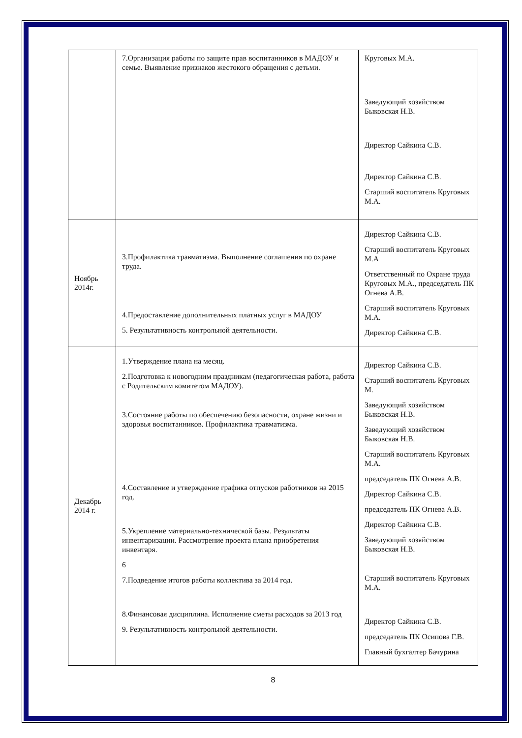| | 7.Организация работы по защите прав воспитанников в МАДОУ и семье. Выявление признаков жестокого обращения с детьми. | Круговых М.А. Заведующий хозяйством Быковская Н.В. Директор Сайкина С.В. Директор Сайкина С.В. Старший воспитатель Круговых М.А. |
| Ноябрь 2014г. | 3.Профилактика травматизма. Выполнение соглашения по охране труда. 4.Предоставление дополнительных платных услуг в МАДОУ 5. Результативность контрольной деятельности. | Директор Сайкина С.В. Старший воспитатель Круговых М.А Ответственный по Охране труда Круговых М.А., председатель ПК Огнева А.В. Старший воспитатель Круговых М.А. Директор Сайкина С.В. |
| Декабрь 2014 г. | 1.Утверждение плана на месяц. 2.Подготовка к новогодним праздникам (педагогическая работа, работа с Родительским комитетом МАДОУ). 3.Состояние работы по обеспечению безопасности, охране жизни и здоровья воспитанников. Профилактика травматизма. 4.Составление и утверждение графика отпусков работников на 2015 год. 5.Укрепление материально-технической базы. Результаты инвентаризации. Рассмотрение проекта плана приобретения инвентаря. 6 7.Подведение итогов работы коллектива за 2014 год. 8.Финансовая дисциплина. Исполнение сметы расходов за 2013 год 9. Результативность контрольной деятельности. | Директор Сайкина С.В. Старший воспитатель Круговых М. Заведующий хозяйством Быковская Н.В. Заведующий хозяйством Быковская Н.В. Старший воспитатель Круговых М.А. председатель ПК Огнева А.В. Директор Сайкина С.В. председатель ПК Огнева А.В. Директор Сайкина С.В. Заведующий хозяйством Быковская Н.В. Старший воспитатель Круговых М.А. Директор Сайкина С.В. председатель ПК Осипова Г.В. Главный бухгалтер Бачурина |
8